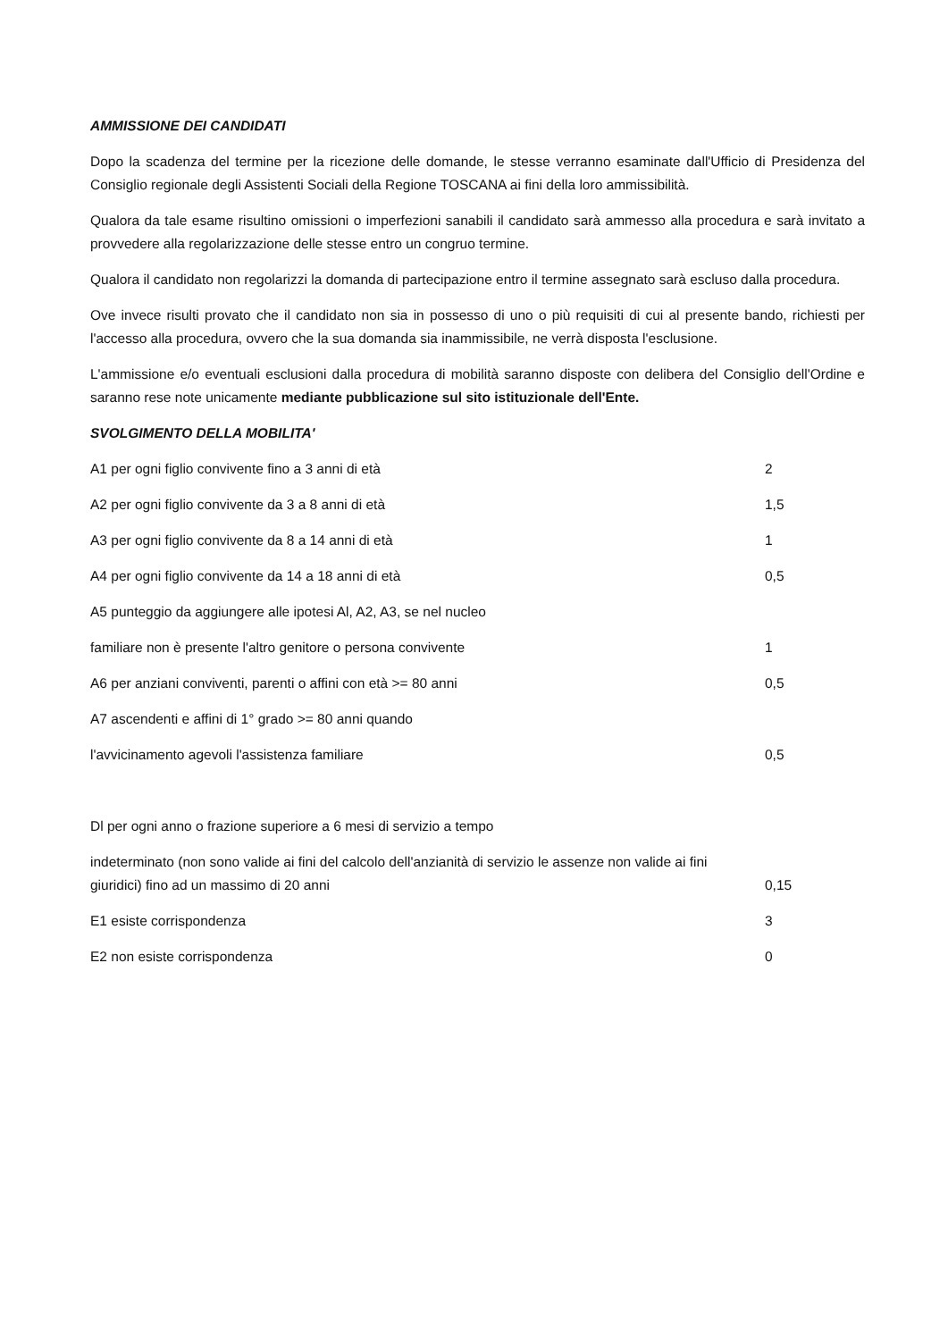AMMISSIONE DEI CANDIDATI
Dopo la scadenza del termine per la ricezione delle domande, le stesse verranno esaminate dall'Ufficio di Presidenza del Consiglio regionale degli Assistenti Sociali della Regione TOSCANA ai fini della loro ammissibilità.
Qualora da tale esame risultino omissioni o imperfezioni sanabili il candidato sarà ammesso alla procedura e sarà invitato a provvedere alla regolarizzazione delle stesse entro un congruo termine.
Qualora il candidato non regolarizzi la domanda di partecipazione entro il termine assegnato sarà escluso dalla procedura.
Ove invece risulti provato che il candidato non sia in possesso di uno o più requisiti di cui al presente bando, richiesti per l'accesso alla procedura, ovvero che la sua domanda sia inammissibile, ne verrà disposta l'esclusione.
L'ammissione e/o eventuali esclusioni dalla procedura di mobilità saranno disposte con delibera del Consiglio dell'Ordine e saranno rese note unicamente mediante pubblicazione sul sito istituzionale dell'Ente.
SVOLGIMENTO DELLA MOBILITA'
A1 per ogni figlio convivente fino a 3 anni di età 2
A2 per ogni figlio convivente da 3 a 8 anni di età 1,5
A3 per ogni figlio convivente da 8 a 14 anni di età 1
A4 per ogni figlio convivente da 14 a 18 anni di età 0,5
A5 punteggio da aggiungere alle ipotesi Al, A2, A3, se nel nucleo
familiare non è presente l'altro genitore o persona convivente 1
A6 per anziani conviventi, parenti o affini con età >= 80 anni 0,5
A7 ascendenti e affini di 1° grado >= 80 anni quando
l'avvicinamento agevoli l'assistenza familiare 0,5
Dl per ogni anno o frazione superiore a 6 mesi di servizio a tempo
indeterminato (non sono valide ai fini del calcolo dell'anzianità di servizio le assenze non valide ai fini
giuridici) fino ad un massimo di 20 anni 0,15
E1 esiste corrispondenza 3
E2 non esiste corrispondenza 0